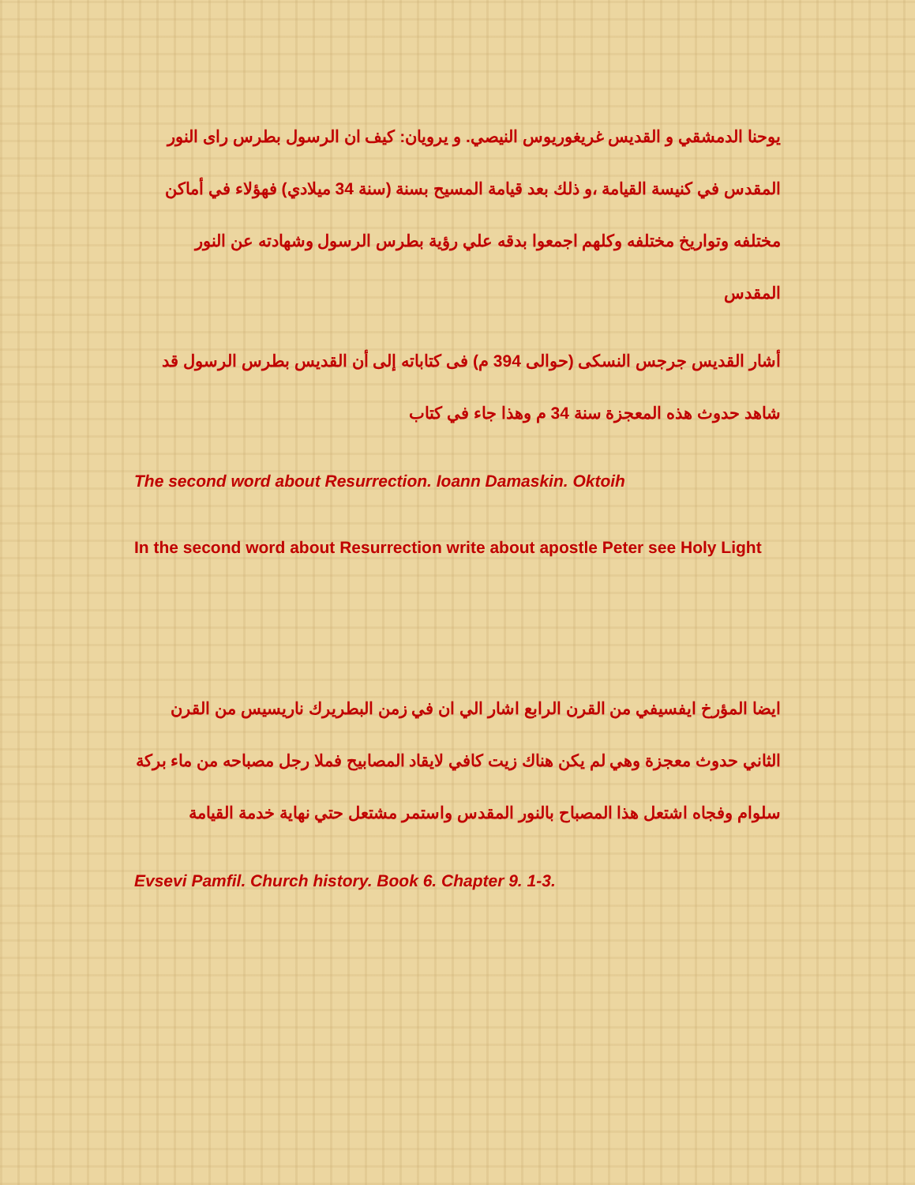يوحنا الدمشقي و القديس غريغوريوس النيصي. و يرويان: كيف ان الرسول بطرس راى النور المقدس في كنيسة القيامة ،و ذلك بعد قيامة المسيح بسنة (سنة 34 ميلادي) فهؤلاء في أماكن مختلفه وتواريخ مختلفه وكلهم اجمعوا بدقه علي رؤية بطرس الرسول وشهادته عن النور المقدس
أشار القديس جرجس النسكى (حوالى 394 م) فى كتاباته إلى أن القديس بطرس الرسول قد شاهد حدوث هذه المعجزة سنة 34 م وهذا جاء في كتاب
The second word about Resurrection. Ioann Damaskin. Oktoih
In the second word about Resurrection write about apostle Peter see Holy Light
ايضا المؤرخ ايفسيفي من القرن الرابع اشار الي ان في زمن البطريرك ناريسيس من القرن الثاني حدوث معجزة وهي لم يكن هناك زيت كافي لايقاد المصابيح فملا رجل مصباحه من ماء بركة سلوام وفجاه اشتعل هذا المصباح بالنور المقدس واستمر مشتعل حتي نهاية خدمة القيامة
Evsevi Pamfil. Church history. Book 6. Chapter 9. 1-3.